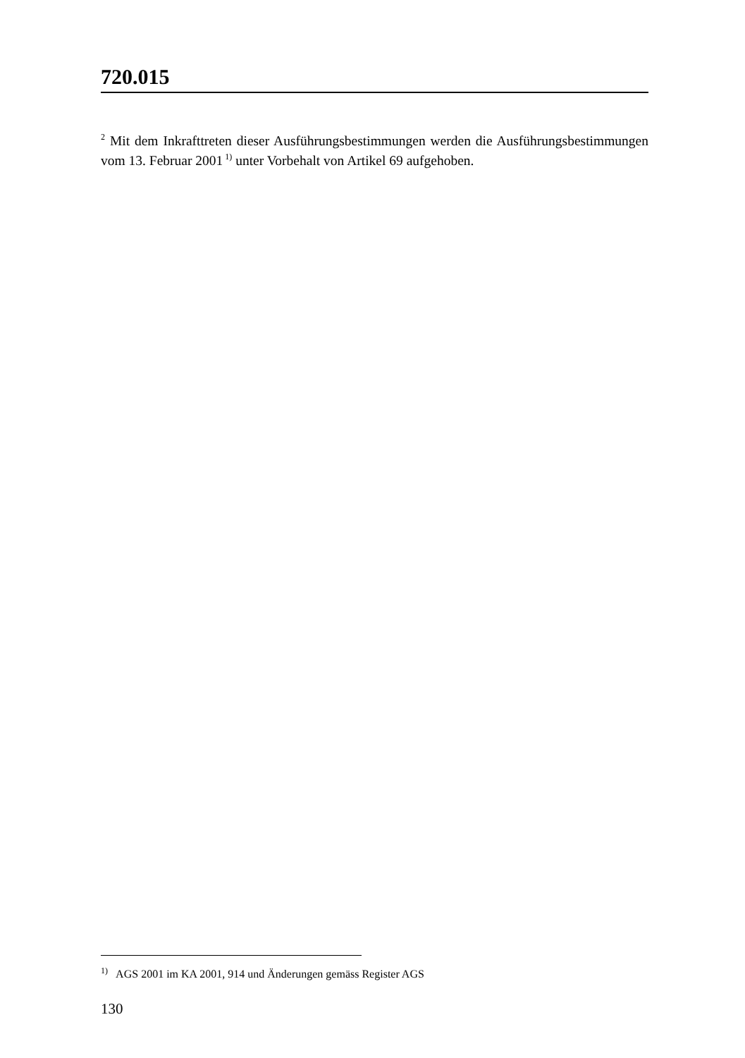720.015
<sup>2</sup> Mit dem Inkrafttreten dieser Ausführungsbestimmungen werden die Ausführungs­bestimmungen vom 13. Februar 2001<sup>1)</sup> unter Vorbehalt von Artikel 69 aufgehoben.
<sup>1)</sup> AGS 2001 im KA 2001, 914 und Änderungen gemäss Register AGS
130